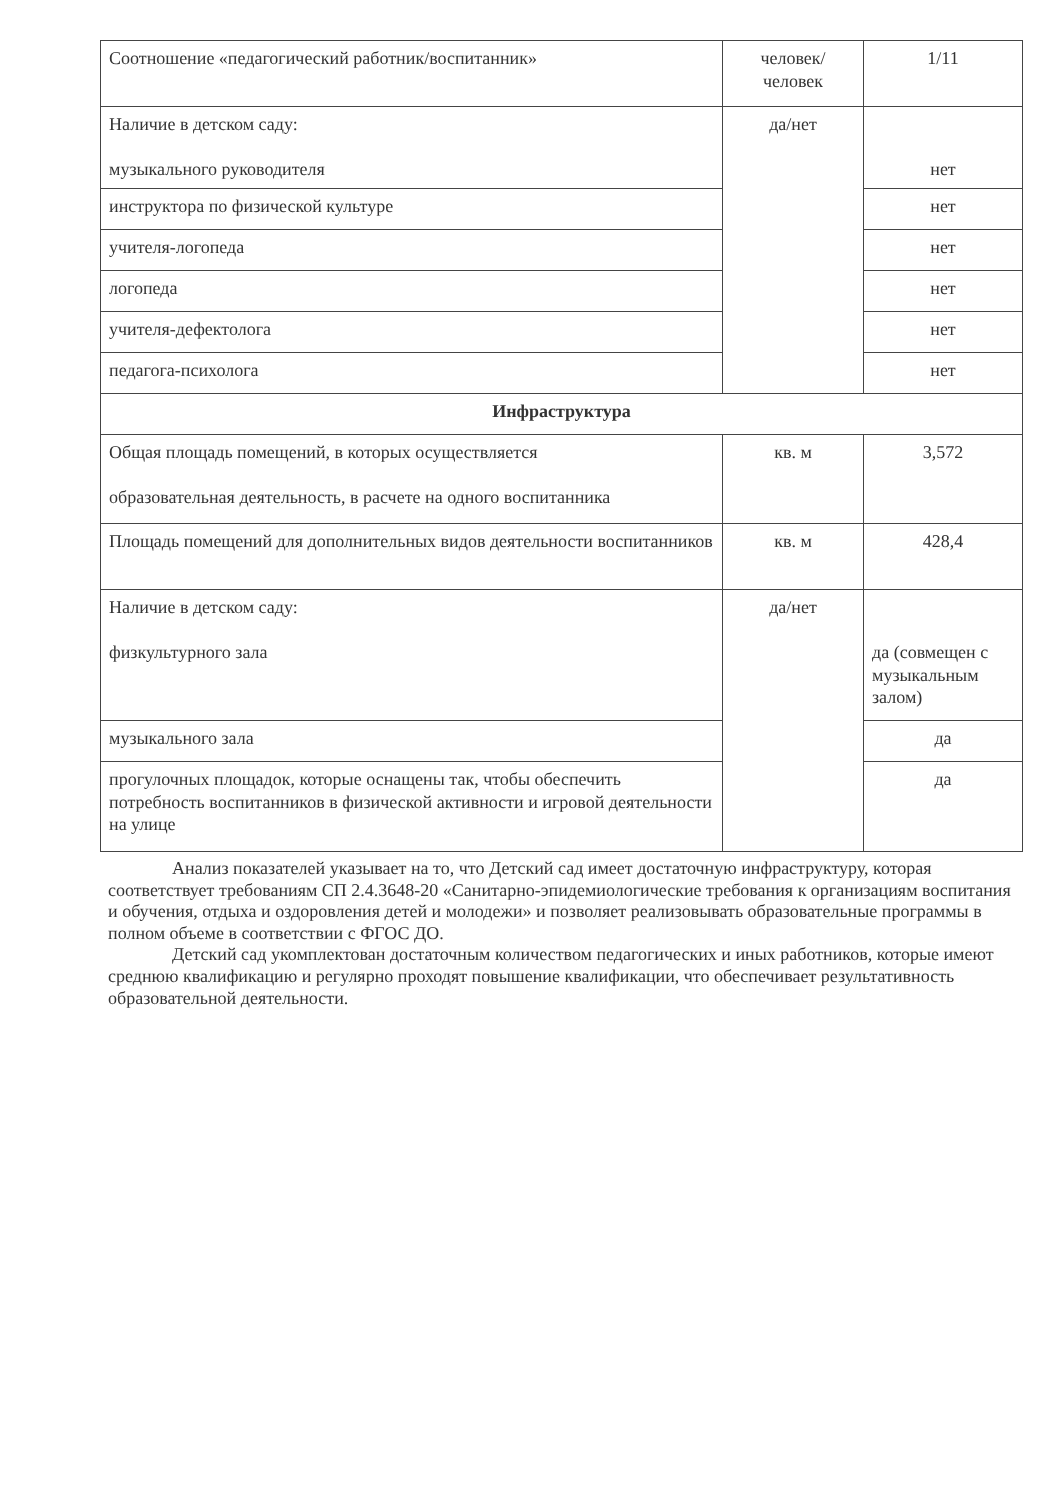| Соотношение «педагогический работник/воспитанник» | человек/человек | 1/11 |
| Наличие в детском саду: музыкального руководителя | да/нет | нет |
| инструктора по физической культуре | | нет |
| учителя-логопеда | | нет |
| логопеда | | нет |
| учителя-дефектолога | | нет |
| педагога-психолога | | нет |
| Инфраструктура | | |
| Общая площадь помещений, в которых осуществляется образовательная деятельность, в расчете на одного воспитанника | кв. м | 3,572 |
| Площадь помещений для дополнительных видов деятельности воспитанников | кв. м | 428,4 |
| Наличие в детском саду: физкультурного зала | да/нет | да (совмещен с музыкальным залом) |
| музыкального зала | | да |
| прогулочных площадок, которые оснащены так, чтобы обеспечить потребность воспитанников в физической активности и игровой деятельности на улице | | да |
Анализ показателей указывает на то, что Детский сад имеет достаточную инфраструктуру, которая соответствует требованиям СП 2.4.3648-20 «Санитарно-эпидемиологические требования к организациям воспитания и обучения, отдыха и оздоровления детей и молодежи» и позволяет реализовывать образовательные программы в полном объеме в соответствии с ФГОС ДО.
Детский сад укомплектован достаточным количеством педагогических и иных работников, которые имеют среднюю квалификацию и регулярно проходят повышение квалификации, что обеспечивает результативность образовательной деятельности.